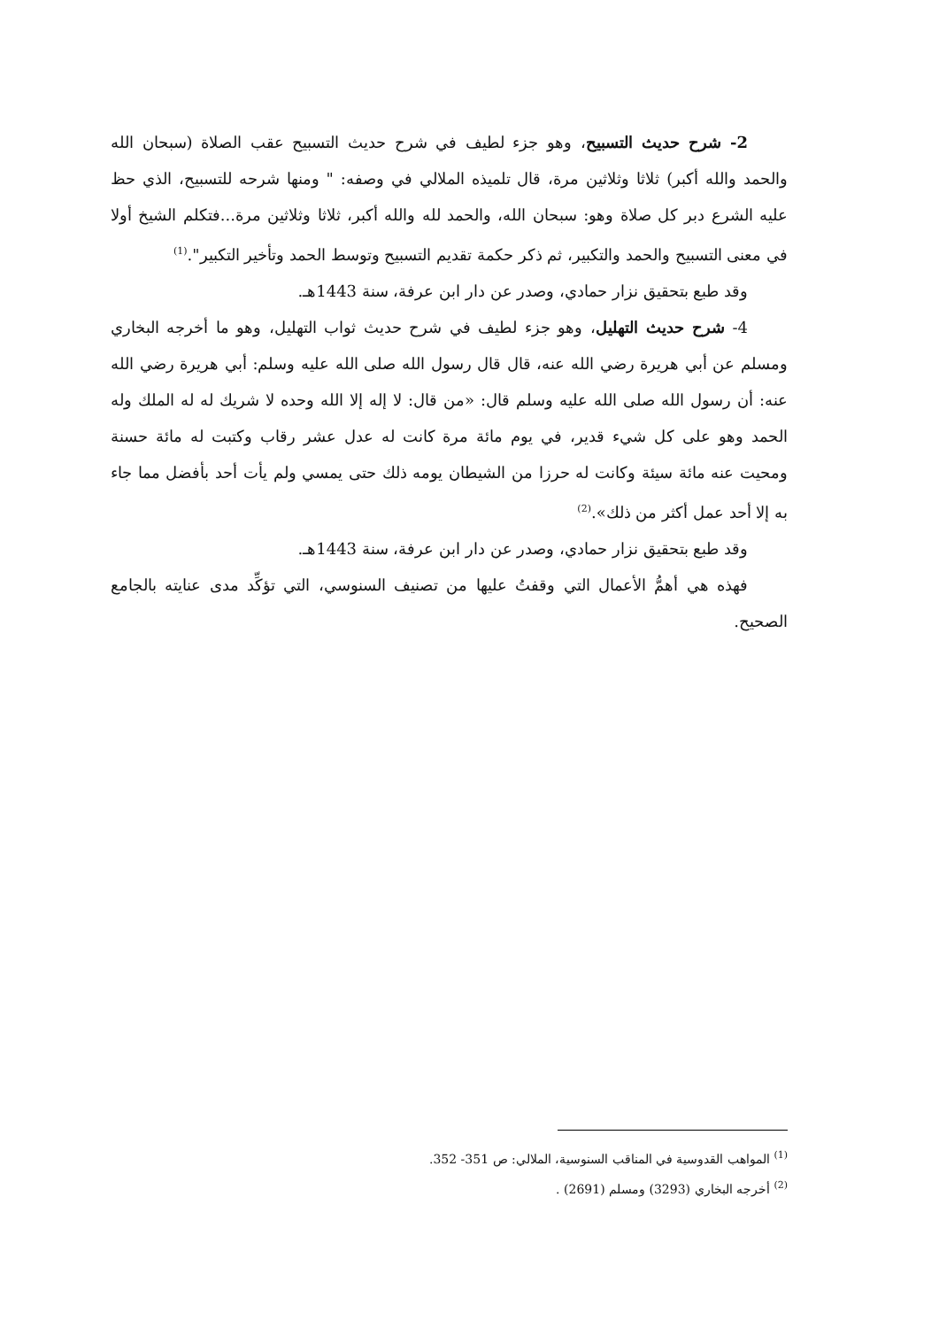2- شرح حديث التسبيح، وهو جزء لطيف في شرح حديث التسبيح عقب الصلاة (سبحان الله والحمد والله أكبر) ثلاثا وثلاثين مرة، قال تلميذه الملالي في وصفه: " ومنها شرحه للتسبيح، الذي حظ عليه الشرع دبر كل صلاة وهو: سبحان الله، والحمد لله والله أكبر، ثلاثا وثلاثين مرة...فتكلم الشيخ أولا في معنى التسبيح والحمد والتكبير، ثم ذكر حكمة تقديم التسبيح وتوسط الحمد وتأخير التكبير".<sup>(1)</sup>
وقد طبع بتحقيق نزار حمادي، وصدر عن دار ابن عرفة، سنة 1443هـ.
4- شرح حديث التهليل، وهو جزء لطيف في شرح حديث ثواب التهليل، وهو ما أخرجه البخاري ومسلم عن أبي هريرة رضي الله عنه، قال قال رسول الله صلى الله عليه وسلم: أبي هريرة رضي الله عنه: أن رسول الله صلى الله عليه وسلم قال: «من قال: لا إله إلا الله وحده لا شريك له له الملك وله الحمد وهو على كل شيء قدير، في يوم مائة مرة كانت له عدل عشر رقاب وكتبت له مائة حسنة ومحيت عنه مائة سيئة وكانت له حرزا من الشيطان يومه ذلك حتى يمسي ولم يأت أحد بأفضل مما جاء به إلا أحد عمل أكثر من ذلك».<sup>(2)</sup>
وقد طبع بتحقيق نزار حمادي، وصدر عن دار ابن عرفة، سنة 1443هـ.
فهذه هي أهمُّ الأعمال التي وقفتُ عليها من تصنيف السنوسي، التي تؤكِّد مدى عنايته بالجامع الصحيح.
<sup>(1)</sup> المواهب القدوسية في المناقب السنوسية، الملالي: ص 351- 352.
<sup>(2)</sup> أخرجه البخاري (3293) ومسلم (2691) .